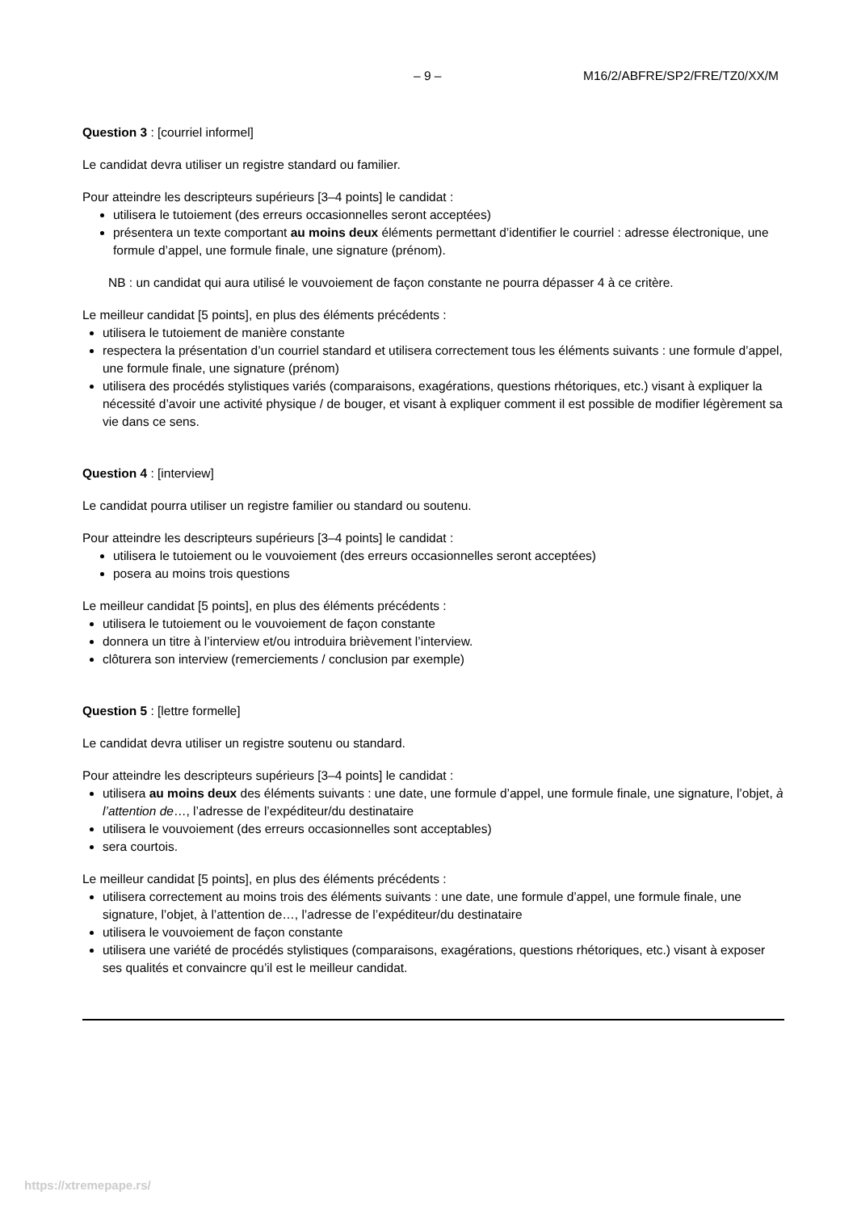– 9 – M16/2/ABFRE/SP2/FRE/TZ0/XX/M
Question 3 : [courriel informel]
Le candidat devra utiliser un registre standard ou familier.
Pour atteindre les descripteurs supérieurs [3–4 points] le candidat :
utilisera le tutoiement (des erreurs occasionnelles seront acceptées)
présentera un texte comportant au moins deux éléments permettant d’identifier le courriel : adresse électronique, une formule d’appel, une formule finale, une signature (prénom).
NB : un candidat qui aura utilisé le vouvoiement de façon constante ne pourra dépasser 4 à ce critère.
Le meilleur candidat [5 points], en plus des éléments précédents :
utilisera le tutoiement de manière constante
respectera la présentation d’un courriel standard et utilisera correctement tous les éléments suivants : une formule d’appel, une formule finale, une signature (prénom)
utilisera des procédés stylistiques variés (comparaisons, exagérations, questions rhétoriques, etc.) visant à expliquer la nécessité d’avoir une activité physique / de bouger, et visant à expliquer comment il est possible de modifier légèrement sa vie dans ce sens.
Question 4 : [interview]
Le candidat pourra utiliser un registre familier ou standard ou soutenu.
Pour atteindre les descripteurs supérieurs [3–4 points] le candidat :
utilisera le tutoiement ou le vouvoiement (des erreurs occasionnelles seront acceptées)
posera au moins trois questions
Le meilleur candidat [5 points], en plus des éléments précédents :
utilisera le tutoiement ou le vouvoiement de façon constante
donnera un titre à l’interview et/ou introduira brièvement l’interview.
clôturera son interview (remerciements / conclusion par exemple)
Question 5 : [lettre formelle]
Le candidat devra utiliser un registre soutenu ou standard.
Pour atteindre les descripteurs supérieurs [3–4 points] le candidat :
utilisera au moins deux des éléments suivants : une date, une formule d’appel, une formule finale, une signature, l’objet, à l’attention de…, l’adresse de l’expéditeur/du destinataire
utilisera le vouvoiement (des erreurs occasionnelles sont acceptables)
sera courtois.
Le meilleur candidat [5 points], en plus des éléments précédents :
utilisera correctement au moins trois des éléments suivants : une date, une formule d’appel, une formule finale, une signature, l’objet, à l’attention de…, l’adresse de l’expéditeur/du destinataire
utilisera le vouvoiement de façon constante
utilisera une variété de procédés stylistiques (comparaisons, exagérations, questions rhétoriques, etc.) visant à exposer ses qualités et convaincre qu’il est le meilleur candidat.
https://xtremepape.rs/